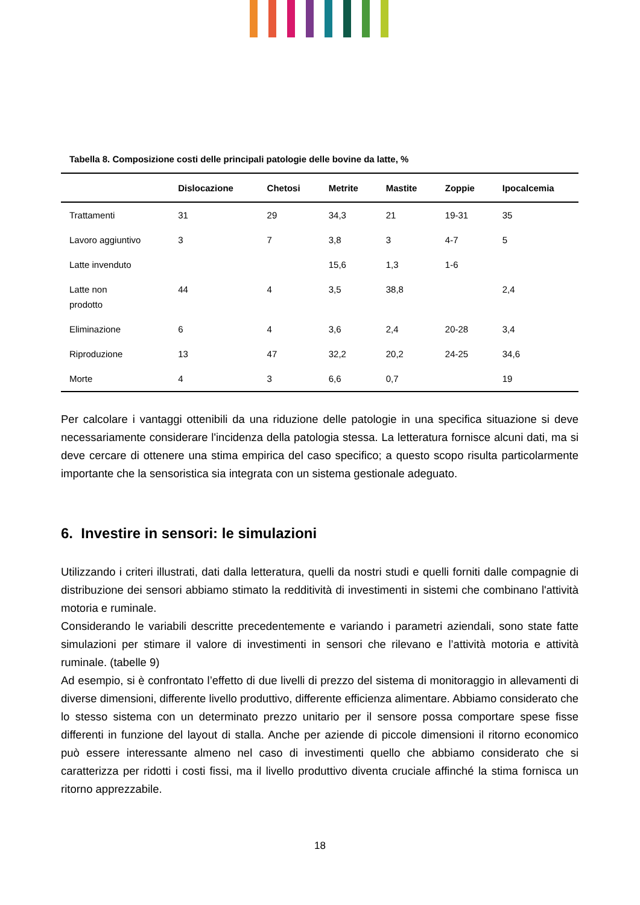Tabella 8. Composizione costi delle principali patologie delle bovine da latte, %
| | Dislocazione | Chetosi | Metrite | Mastite | Zoppie | Ipocalcemia |
| --- | --- | --- | --- | --- | --- | --- |
| Trattamenti | 31 | 29 | 34,3 | 21 | 19-31 | 35 |
| Lavoro aggiuntivo | 3 | 7 | 3,8 | 3 | 4-7 | 5 |
| Latte invenduto | | | 15,6 | 1,3 | 1-6 | |
| Latte non prodotto | 44 | 4 | 3,5 | 38,8 | | 2,4 |
| Eliminazione | 6 | 4 | 3,6 | 2,4 | 20-28 | 3,4 |
| Riproduzione | 13 | 47 | 32,2 | 20,2 | 24-25 | 34,6 |
| Morte | 4 | 3 | 6,6 | 0,7 | | 19 |
Per calcolare i vantaggi ottenibili da una riduzione delle patologie in una specifica situazione si deve necessariamente considerare l'incidenza della patologia stessa. La letteratura fornisce alcuni dati, ma si deve cercare di ottenere una stima empirica del caso specifico; a questo scopo risulta particolarmente importante che la sensoristica sia integrata con un sistema gestionale adeguato.
6. Investire in sensori: le simulazioni
Utilizzando i criteri illustrati, dati dalla letteratura, quelli da nostri studi e quelli forniti dalle compagnie di distribuzione dei sensori abbiamo stimato la redditività di investimenti in sistemi che combinano l'attività motoria e ruminale.
Considerando le variabili descritte precedentemente e variando i parametri aziendali, sono state fatte simulazioni per stimare il valore di investimenti in sensori che rilevano e l’attività motoria e attività ruminale. (tabelle 9)
Ad esempio, si è confrontato l’effetto di due livelli di prezzo del sistema di monitoraggio in allevamenti di diverse dimensioni, differente livello produttivo, differente efficienza alimentare. Abbiamo considerato che lo stesso sistema con un determinato prezzo unitario per il sensore possa comportare spese fisse differenti in funzione del layout di stalla. Anche per aziende di piccole dimensioni il ritorno economico può essere interessante almeno nel caso di investimenti quello che abbiamo considerato che si caratterizza per ridotti i costi fissi, ma il livello produttivo diventa cruciale affinché la stima fornisca un ritorno apprezzabile.
18